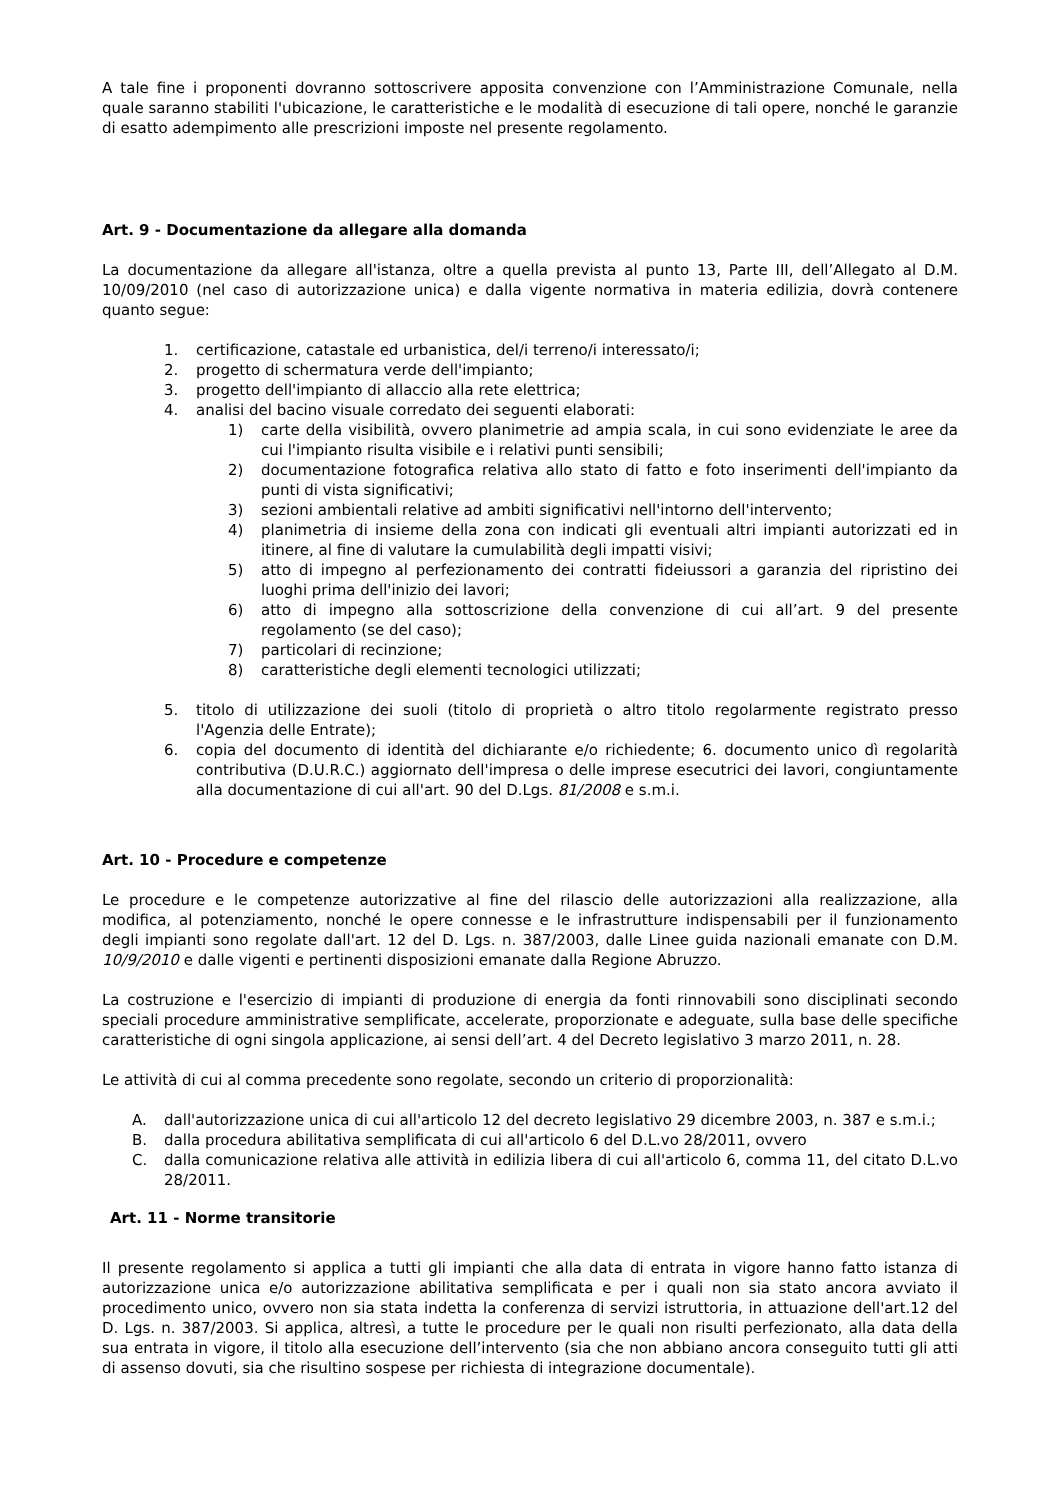A tale fine i proponenti dovranno sottoscrivere apposita convenzione con l’Amministrazione Comunale, nella quale saranno stabiliti l'ubicazione, le caratteristiche e le modalità di esecuzione di tali opere, nonché le garanzie di esatto adempimento alle prescrizioni imposte nel presente regolamento.
Art. 9 - Documentazione da allegare alla domanda
La documentazione da allegare all'istanza, oltre a quella prevista al punto 13, Parte III, dell’Allegato al D.M. 10/09/2010 (nel caso di autorizzazione unica) e dalla vigente normativa in materia edilizia, dovrà contenere quanto segue:
1. certificazione, catastale ed urbanistica, del/i terreno/i interessato/i;
2. progetto di schermatura verde dell'impianto;
3. progetto dell'impianto di allaccio alla rete elettrica;
4. analisi del bacino visuale corredato dei seguenti elaborati:
1) carte della visibilità, ovvero planimetrie ad ampia scala, in cui sono evidenziate le aree da cui l'impianto risulta visibile e i relativi punti sensibili;
2) documentazione fotografica relativa allo stato di fatto e foto inserimenti dell'impianto da punti di vista significativi;
3) sezioni ambientali relative ad ambiti significativi nell'intorno dell'intervento;
4) planimetria di insieme della zona con indicati gli eventuali altri impianti autorizzati ed in itinere, al fine di valutare la cumulabilità degli impatti visivi;
5) atto di impegno al perfezionamento dei contratti fideiussori a garanzia del ripristino dei luoghi prima dell'inizio dei lavori;
6) atto di impegno alla sottoscrizione della convenzione di cui all’art. 9 del presente regolamento (se del caso);
7) particolari di recinzione;
8) caratteristiche degli elementi tecnologici utilizzati;
5. titolo di utilizzazione dei suoli (titolo di proprietà o altro titolo regolarmente registrato presso l'Agenzia delle Entrate);
6. copia del documento di identità del dichiarante e/o richiedente; 6. documento unico dì regolarità contributiva (D.U.R.C.) aggiornato dell'impresa o delle imprese esecutrici dei lavori, congiuntamente alla documentazione di cui all'art. 90 del D.Lgs. 81/2008 e s.m.i.
Art. 10 - Procedure e competenze
Le procedure e le competenze autorizzative al fine del rilascio delle autorizzazioni alla realizzazione, alla modifica, al potenziamento, nonché le opere connesse e le infrastrutture indispensabili per il funzionamento degli impianti sono regolate dall'art. 12 del D. Lgs. n. 387/2003, dalle Linee guida nazionali emanate con D.M. 10/9/2010 e dalle vigenti e pertinenti disposizioni emanate dalla Regione Abruzzo.
La costruzione e l'esercizio di impianti di produzione di energia da fonti rinnovabili sono disciplinati secondo speciali procedure amministrative semplificate, accelerate, proporzionate e adeguate, sulla base delle specifiche caratteristiche di ogni singola applicazione, ai sensi dell’art. 4 del Decreto legislativo 3 marzo 2011, n. 28.
Le attività di cui al comma precedente sono regolate, secondo un criterio di proporzionalità:
A. dall'autorizzazione unica di cui all'articolo 12 del decreto legislativo 29 dicembre 2003, n. 387 e s.m.i.;
B. dalla procedura abilitativa semplificata di cui all'articolo 6 del D.L.vo 28/2011, ovvero
C. dalla comunicazione relativa alle attività in edilizia libera di cui all'articolo 6, comma 11, del citato D.L.vo 28/2011.
Art. 11 - Norme transitorie
Il presente regolamento si applica a tutti gli impianti che alla data di entrata in vigore hanno fatto istanza di autorizzazione unica e/o autorizzazione abilitativa semplificata e per i quali non sia stato ancora avviato il procedimento unico, ovvero non sia stata indetta la conferenza di servizi istruttoria, in attuazione dell'art.12 del D. Lgs. n. 387/2003. Si applica, altresì, a tutte le procedure per le quali non risulti perfezionato, alla data della sua entrata in vigore, il titolo alla esecuzione dell’intervento (sia che non abbiano ancora conseguito tutti gli atti di assenso dovuti, sia che risultino sospese per richiesta di integrazione documentale).